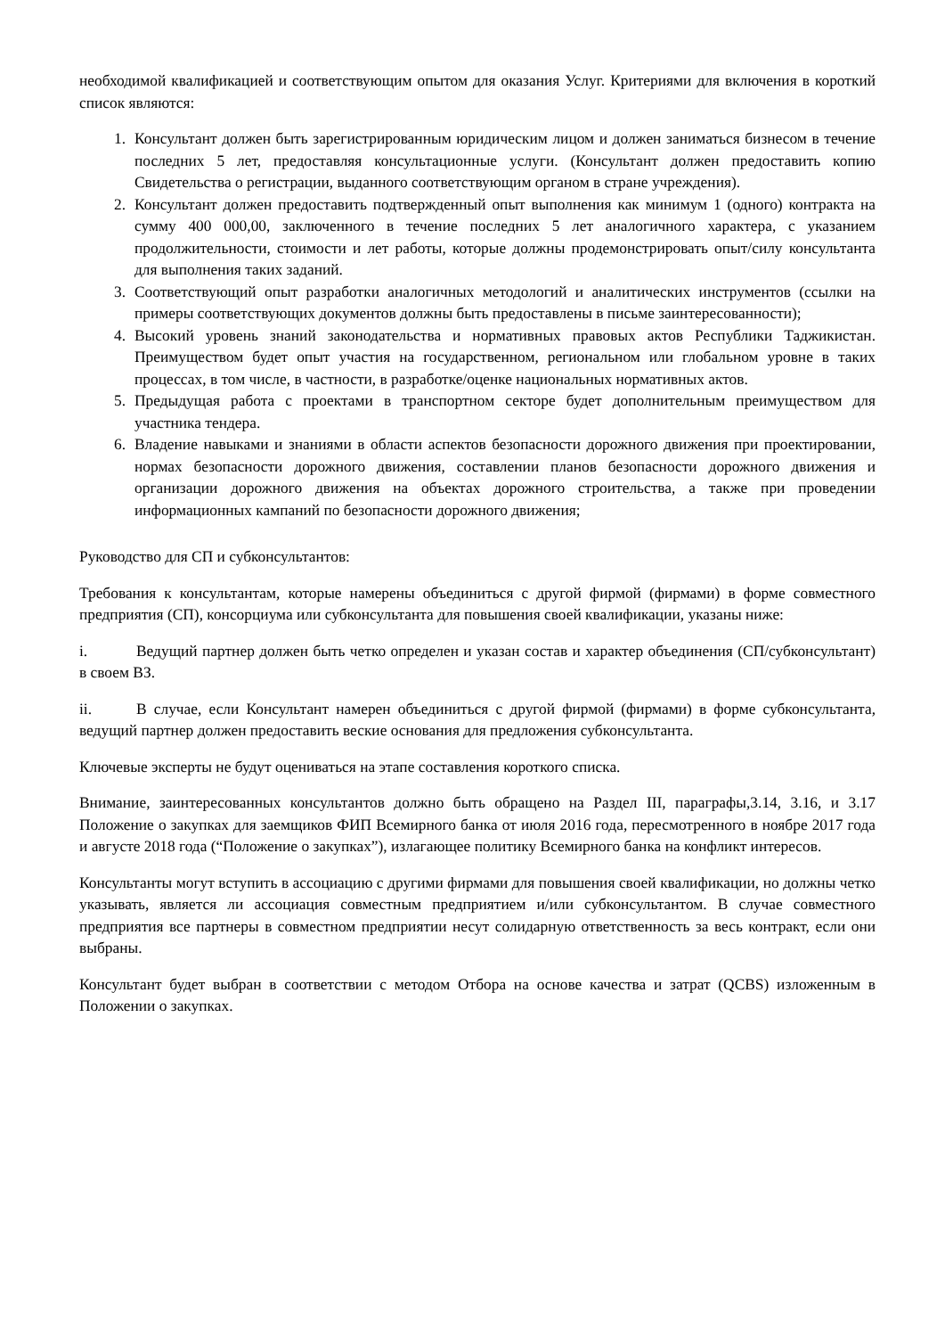необходимой квалификацией и соответствующим опытом для оказания Услуг. Критериями для включения в короткий список являются:
1. Консультант должен быть зарегистрированным юридическим лицом и должен заниматься бизнесом в течение последних 5 лет, предоставляя консультационные услуги. (Консультант должен предоставить копию Свидетельства о регистрации, выданного соответствующим органом в стране учреждения).
2. Консультант должен предоставить подтвержденный опыт выполнения как минимум 1 (одного) контракта на сумму 400 000,00, заключенного в течение последних 5 лет аналогичного характера, с указанием продолжительности, стоимости и лет работы, которые должны продемонстрировать опыт/силу консультанта для выполнения таких заданий.
3. Соответствующий опыт разработки аналогичных методологий и аналитических инструментов (ссылки на примеры соответствующих документов должны быть предоставлены в письме заинтересованности);
4. Высокий уровень знаний законодательства и нормативных правовых актов Республики Таджикистан. Преимуществом будет опыт участия на государственном, региональном или глобальном уровне в таких процессах, в том числе, в частности, в разработке/оценке национальных нормативных актов.
5. Предыдущая работа с проектами в транспортном секторе будет дополнительным преимуществом для участника тендера.
6. Владение навыками и знаниями в области аспектов безопасности дорожного движения при проектировании, нормах безопасности дорожного движения, составлении планов безопасности дорожного движения и организации дорожного движения на объектах дорожного строительства, а также при проведении информационных кампаний по безопасности дорожного движения;
Руководство для СП и субконсультантов:
Требования к консультантам, которые намерены объединиться с другой фирмой (фирмами) в форме совместного предприятия (СП), консорциума или субконсультанта для повышения своей квалификации, указаны ниже:
i. Ведущий партнер должен быть четко определен и указан состав и характер объединения (СП/субконсультант) в своем ВЗ.
ii. В случае, если Консультант намерен объединиться с другой фирмой (фирмами) в форме субконсультанта, ведущий партнер должен предоставить веские основания для предложения субконсультанта.
Ключевые эксперты не будут оцениваться на этапе составления короткого списка.
Внимание, заинтересованных консультантов должно быть обращено на Раздел III, параграфы,3.14, 3.16, и 3.17 Положение о закупках для заемщиков ФИП Всемирного банка от июля 2016 года, пересмотренного в ноябре 2017 года и августе 2018 года (“Положение о закупках”), излагающее политику Всемирного банка на конфликт интересов.
Консультанты могут вступить в ассоциацию с другими фирмами для повышения своей квалификации, но должны четко указывать, является ли ассоциация совместным предприятием и/или субконсультантом. В случае совместного предприятия все партнеры в совместном предприятии несут солидарную ответственность за весь контракт, если они выбраны.
Консультант будет выбран в соответствии с методом Отбора на основе качества и затрат (QCBS) изложенным в Положении о закупках.